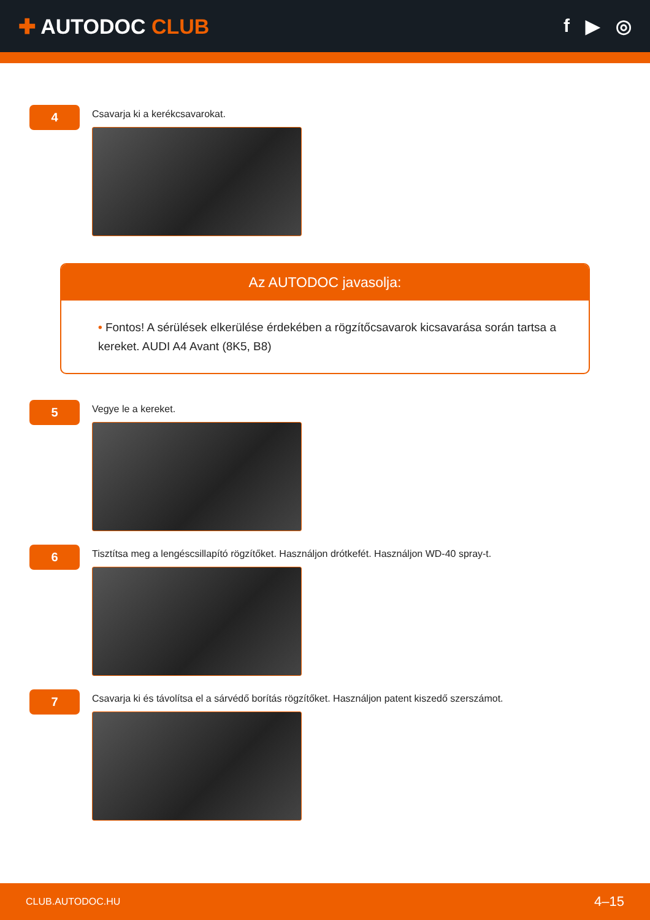✚ AUTODOC CLUB f ▶ ◎
4
Csavarja ki a kerékcsavarokat.
Az AUTODOC javasolja:
• Fontos! A sérülések elkerülése érdekében a rögzítőcsavarok kicsavarása során tartsa a kereket. AUDI A4 Avant (8K5, B8)
5
Vegye le a kereket.
6
Tisztítsa meg a lengéscsillapító rögzítőket. Használjon drótkefét. Használjon WD-40 spray-t.
7
Csavarja ki és távolítsa el a sárvédő borítás rögzítőket. Használjon patent kiszedő szerszámot.
CLUB.AUTODOC.HU 4–15